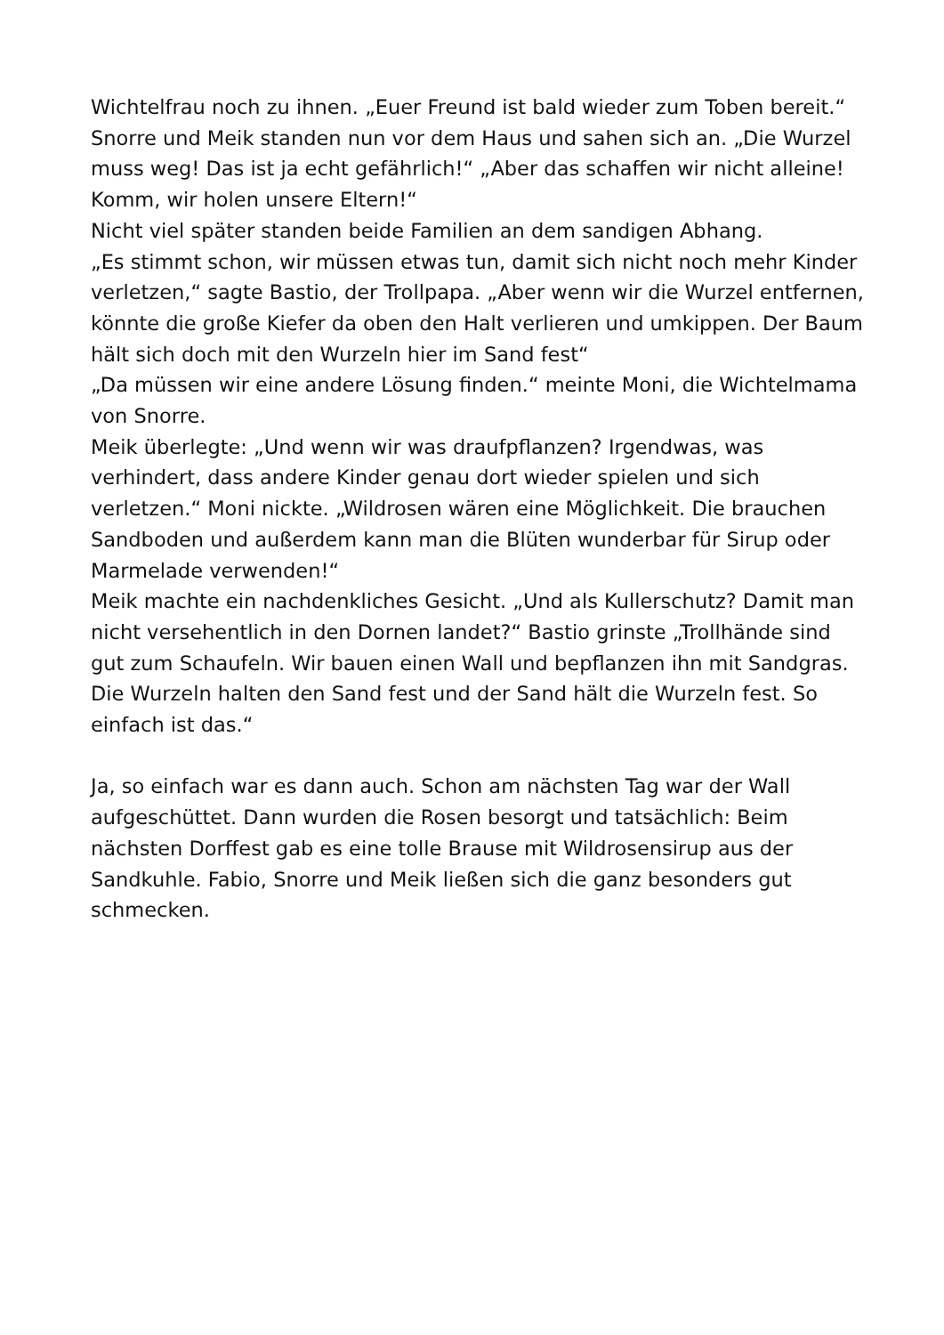Wichtelfrau noch zu ihnen. „Euer Freund ist bald wieder zum Toben bereit.“
Snorre und Meik standen nun vor dem Haus und sahen sich an. „Die Wurzel muss weg! Das ist ja echt gefährlich!“ „Aber das schaffen wir nicht alleine! Komm, wir holen unsere Eltern!“
Nicht viel später standen beide Familien an dem sandigen Abhang.
„Es stimmt schon, wir müssen etwas tun, damit sich nicht noch mehr Kinder verletzen,“ sagte Bastio, der Trollpapa. „Aber wenn wir die Wurzel entfernen, könnte die große Kiefer da oben den Halt verlieren und umkippen. Der Baum hält sich doch mit den Wurzeln hier im Sand fest“
„Da müssen wir eine andere Lösung finden.“ meinte Moni, die Wichtelmama von Snorre.
Meik überlegte: „Und wenn wir was draufpflanzen? Irgendwas, was verhindert, dass andere Kinder genau dort wieder spielen und sich verletzen.“ Moni nickte. „Wildrosen wären eine Möglichkeit. Die brauchen Sandboden und außerdem kann man die Blüten wunderbar für Sirup oder Marmelade verwenden!“
Meik machte ein nachdenkliches Gesicht. „Und als Kullerschutz? Damit man nicht versehentlich in den Dornen landet?“ Bastio grinste „Trollhände sind gut zum Schaufeln. Wir bauen einen Wall und bepflanzen ihn mit Sandgras. Die Wurzeln halten den Sand fest und der Sand hält die Wurzeln fest. So einfach ist das.“
Ja, so einfach war es dann auch. Schon am nächsten Tag war der Wall aufgeschüttet. Dann wurden die Rosen besorgt und tatsächlich: Beim nächsten Dorffest gab es eine tolle Brause mit Wildrosensirup aus der Sandkuhle. Fabio, Snorre und Meik ließen sich die ganz besonders gut schmecken.